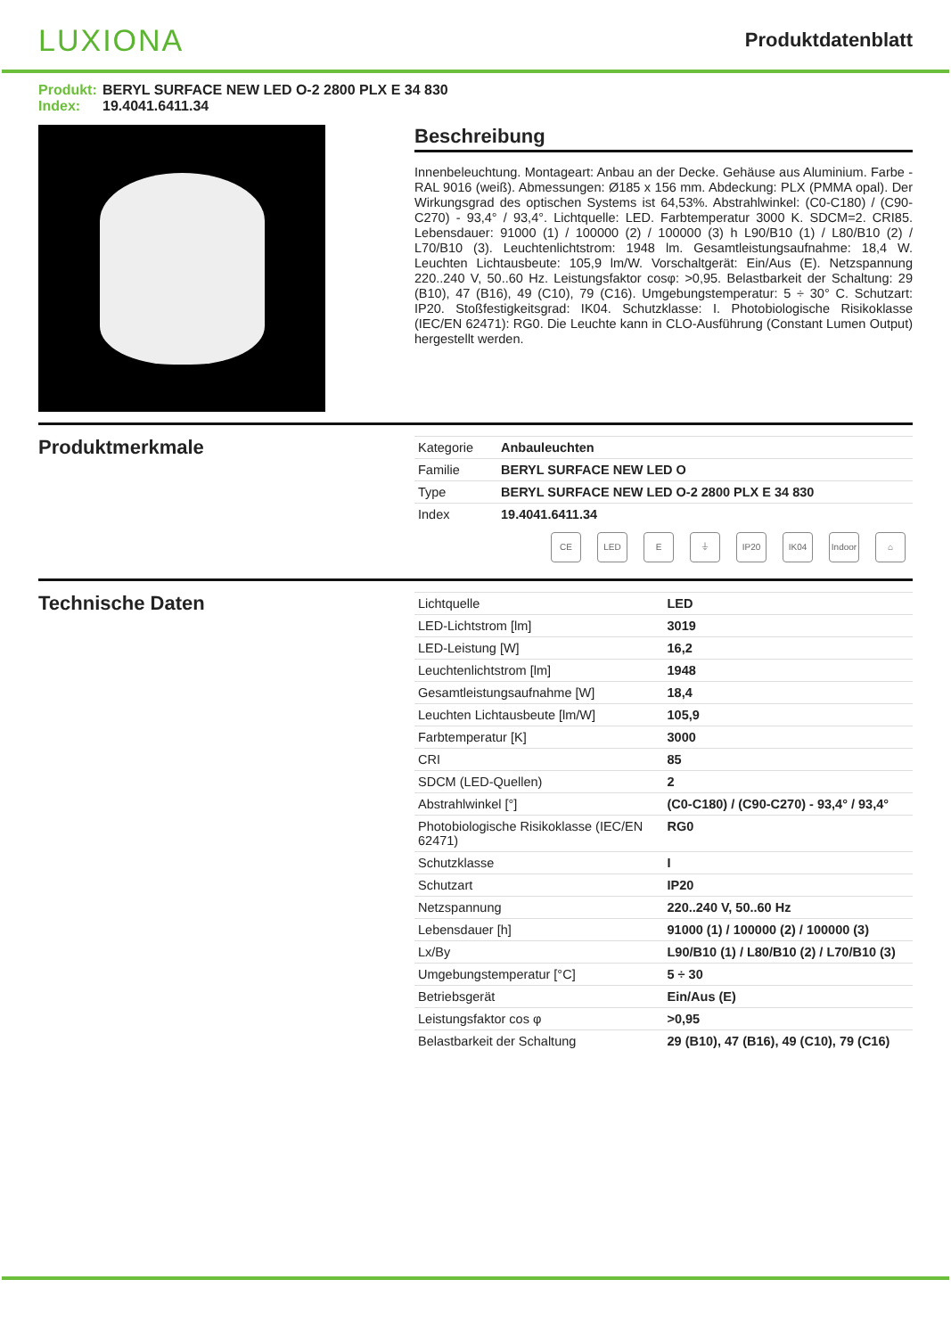LUXIONA
Produktdatenblatt
Produkt: BERYL SURFACE NEW LED O-2 2800 PLX E 34 830
Index: 19.4041.6411.34
Beschreibung
Innenbeleuchtung. Montageart: Anbau an der Decke. Gehäuse aus Aluminium. Farbe - RAL 9016 (weiß). Abmessungen: Ø185 x 156 mm. Abdeckung: PLX (PMMA opal). Der Wirkungsgrad des optischen Systems ist 64,53%. Abstrahlwinkel: (C0-C180) / (C90-C270) - 93,4° / 93,4°. Lichtquelle: LED. Farbtemperatur 3000 K. SDCM=2. CRI85. Lebensdauer: 91000 (1) / 100000 (2) / 100000 (3) h L90/B10 (1) / L80/B10 (2) / L70/B10 (3). Leuchtenlichtstrom: 1948 lm. Gesamtleistungsaufnahme: 18,4 W. Leuchten Lichtausbeute: 105,9 lm/W. Vorschaltgerät: Ein/Aus (E). Netzspannung 220..240 V, 50..60 Hz. Leistungsfaktor cosφ: >0,95. Belastbarkeit der Schaltung: 29 (B10), 47 (B16), 49 (C10), 79 (C16). Umgebungstemperatur: 5 ÷ 30° C. Schutzart: IP20. Stoßfestigkeitsgrad: IK04. Schutzklasse: I. Photobiologische Risikoklasse (IEC/EN 62471): RG0. Die Leuchte kann in CLO-Ausführung (Constant Lumen Output) hergestellt werden.
Produktmerkmale
| Kategorie | Anbauleuchten |
| Familie | BERYL SURFACE NEW LED O |
| Type | BERYL SURFACE NEW LED O-2 2800 PLX E 34 830 |
| Index | 19.4041.6411.34 |
CE LED E ⏚ IP20 IK04 Indoor
⌂
Technische Daten
| Lichtquelle | LED |
| LED-Lichtstrom [lm] | 3019 |
| LED-Leistung [W] | 16,2 |
| Leuchtenlichtstrom [lm] | 1948 |
| Gesamtleistungsaufnahme [W] | 18,4 |
| Leuchten Lichtausbeute [lm/W] | 105,9 |
| Farbtemperatur [K] | 3000 |
| CRI | 85 |
| SDCM (LED-Quellen) | 2 |
| Abstrahlwinkel [°] | (C0-C180) / (C90-C270) - 93,4° / 93,4° |
| Photobiologische Risikoklasse (IEC/EN 62471) | RG0 |
| Schutzklasse | I |
| Schutzart | IP20 |
| Netzspannung | 220..240 V, 50..60 Hz |
| Lebensdauer [h] | 91000 (1) / 100000 (2) / 100000 (3) |
| Lx/By | L90/B10 (1) / L80/B10 (2) / L70/B10 (3) |
| Umgebungstemperatur [°C] | 5 ÷ 30 |
| Betriebsgerät | Ein/Aus (E) |
| Leistungsfaktor cos φ | >0,95 |
| Belastbarkeit der Schaltung | 29 (B10), 47 (B16), 49 (C10), 79 (C16) |